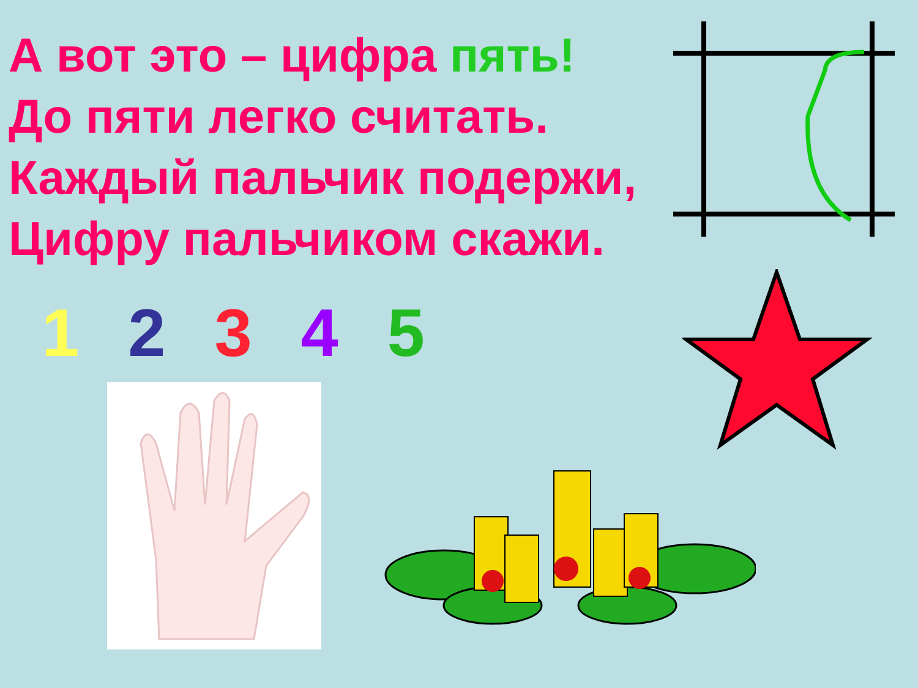А вот это – цифра пять!
До пяти легко считать.
Каждый пальчик подержи,
Цифру пальчиком скажи.
1 2 3 4 5